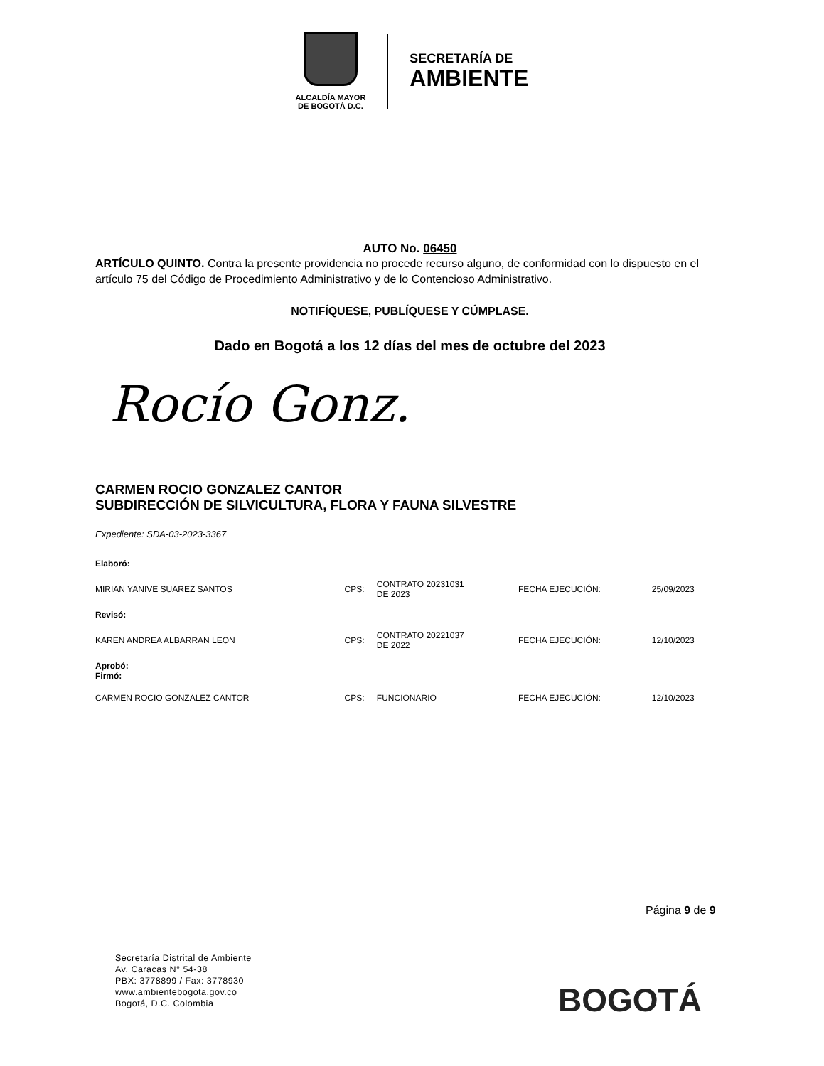ALCALDÍA MAYOR
DE BOGOTÁ D.C.
SECRETARÍA DE
AMBIENTE
AUTO No. 06450
ARTÍCULO QUINTO. Contra la presente providencia no procede recurso alguno, de conformidad con lo dispuesto en el artículo 75 del Código de Procedimiento Administrativo y de lo Contencioso Administrativo.
NOTIFÍQUESE, PUBLÍQUESE Y CÚMPLASE.
Dado en Bogotá a los 12 días del mes de octubre del 2023
Rocío Gonz.
CARMEN ROCIO GONZALEZ CANTOR
SUBDIRECCIÓN DE SILVICULTURA, FLORA Y FAUNA SILVESTRE
Expediente: SDA-03-2023-3367
| Elaboró: | | | | |
| MIRIAN YANIVE SUAREZ SANTOS | CPS: | CONTRATO 20231031 DE 2023 | FECHA EJECUCIÓN: | 25/09/2023 |
| Revisó: | | | | |
| KAREN ANDREA ALBARRAN LEON | CPS: | CONTRATO 20221037 DE 2022 | FECHA EJECUCIÓN: | 12/10/2023 |
| Aprobó: Firmó: | | | | |
| CARMEN ROCIO GONZALEZ CANTOR | CPS: | FUNCIONARIO | FECHA EJECUCIÓN: | 12/10/2023 |
Página 9 de 9
Secretaría Distrital de Ambiente
Av. Caracas N° 54-38
PBX: 3778899 / Fax: 3778930
www.ambientebogota.gov.co
Bogotá, D.C. Colombia
BOGOTÁ